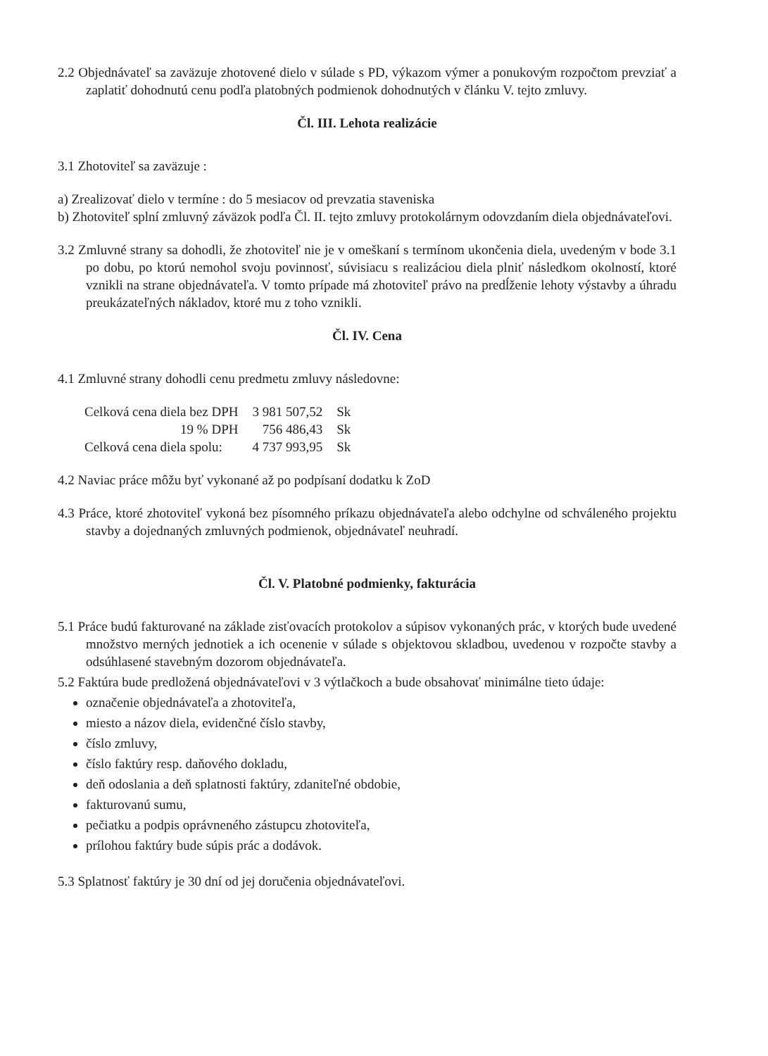2.2 Objednávateľ sa zaväzuje zhotovené dielo v súlade s PD, výkazom výmer a ponukovým rozpočtom prevziať a zaplatiť dohodnutú cenu podľa platobných podmienok dohodnutých v článku V. tejto zmluvy.
Čl. III. Lehota realizácie
3.1 Zhotoviteľ sa zaväzuje :
a) Zrealizovať dielo v termíne : do 5 mesiacov od prevzatia staveniska
b) Zhotoviteľ splní zmluvný záväzok podľa Čl. II. tejto zmluvy protokolárnym odovzdaním diela objednávateľovi.
3.2 Zmluvné strany sa dohodli, že zhotoviteľ nie je v omeškaní s termínom ukončenia diela, uvedeným v bode 3.1 po dobu, po ktorú nemohol svoju povinnosť, súvisiacu s realizáciou diela plniť následkom okolností, ktoré vznikli na strane objednávateľa. V tomto prípade má zhotoviteľ právo na predĺženie lehoty výstavby a úhradu preukázateľných nákladov, ktoré mu z toho vznikli.
Čl. IV. Cena
4.1 Zmluvné strany dohodli cenu predmetu zmluvy následovne:
| Celková cena diela bez DPH | 3 981 507,52 | Sk |
| 19 % DPH | 756 486,43 | Sk |
| Celková cena diela spolu: | 4 737 993,95 | Sk |
4.2 Naviac práce môžu byť vykonané až po podpísaní dodatku k ZoD
4.3 Práce, ktoré zhotoviteľ vykoná bez písomného príkazu objednávateľa alebo odchylne od schváleného projektu stavby a dojednaných zmluvných podmienok, objednávateľ neuhradí.
Čl. V. Platobné podmienky, fakturácia
5.1 Práce budú fakturované na základe zisťovacích protokolov a súpisov vykonaných prác, v ktorých bude uvedené množstvo merných jednotiek a ich ocenenie v súlade s objektovou skladbou, uvedenou v rozpočte stavby a odsúhlasené stavebným dozorom objednávateľa.
5.2 Faktúra bude predložená objednávateľovi v 3 výtlačkoch a bude obsahovať minimálne tieto údaje:
označenie objednávateľa a zhotoviteľa,
miesto a názov diela, evidenčné číslo stavby,
číslo zmluvy,
číslo faktúry resp. daňového dokladu,
deň odoslania a deň splatnosti faktúry, zdaniteľné obdobie,
fakturovanú sumu,
pečiatku a podpis oprávneného zástupcu zhotoviteľa,
prílohou faktúry bude súpis prác a dodávok.
5.3 Splatnosť faktúry je 30 dní od jej doručenia objednávateľovi.